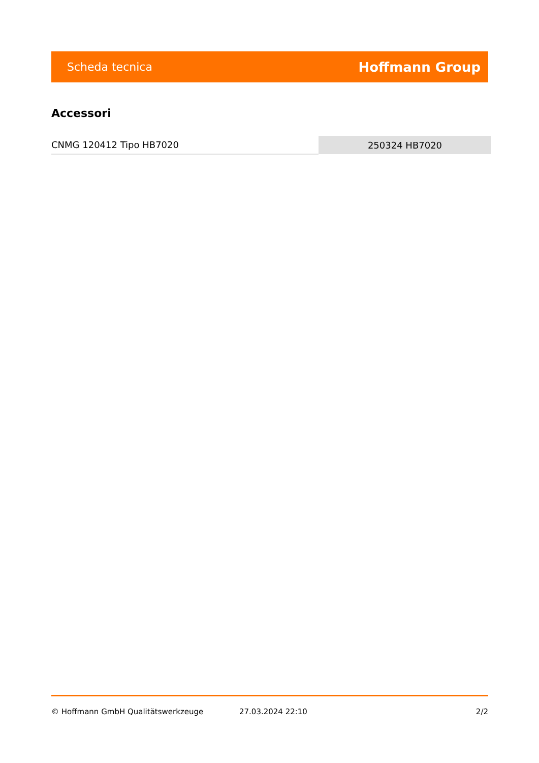Scheda tecnica Hoffmann Group
Accessori
| CNMG 120412 Tipo HB7020 | 250324 HB7020 |
© Hoffmann GmbH Qualitätswerkzeuge 27.03.2024 22:10 2/2